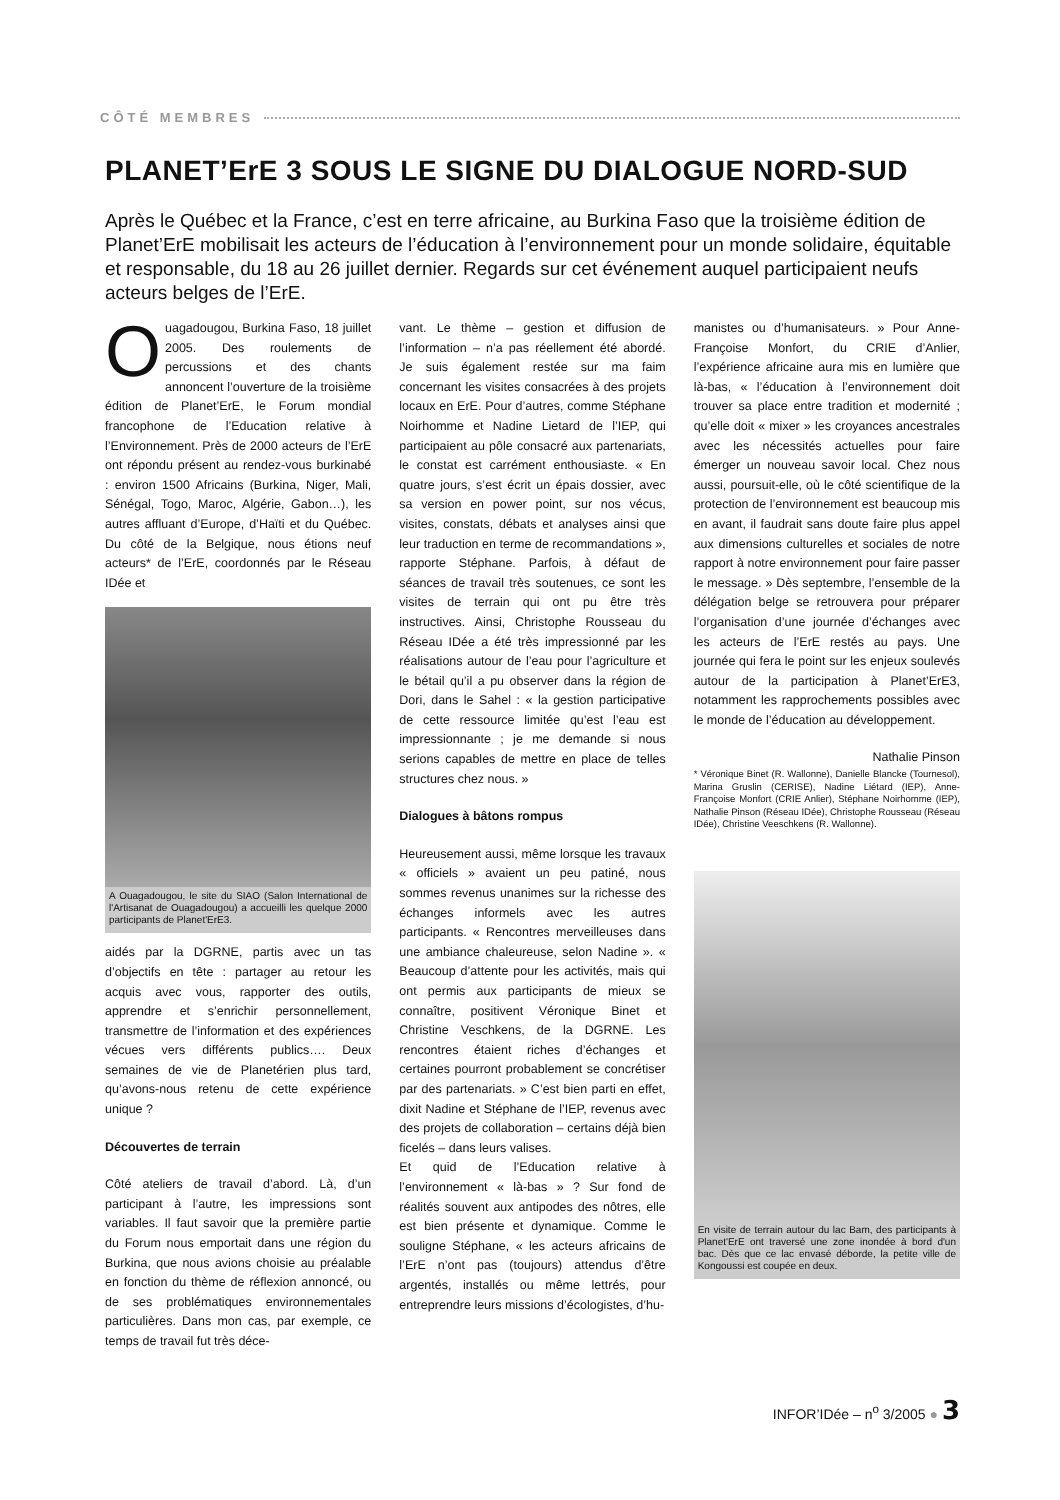CÔTÉ MEMBRES
PLANET’ErE 3 SOUS LE SIGNE DU DIALOGUE NORD-SUD
Après le Québec et la France, c’est en terre africaine, au Burkina Faso que la troisième édition de Planet’ErE mobilisait les acteurs de l’éducation à l’environnement pour un monde solidaire, équitable et responsable, du 18 au 26 juillet dernier. Regards sur cet événement auquel participaient neufs acteurs belges de l’ErE.
Ouagadougou, Burkina Faso, 18 juillet 2005. Des roulements de percussions et des chants annoncent l’ouverture de la troisième édition de Planet’ErE, le Forum mondial francophone de l’Education relative à l’Environnement. Près de 2000 acteurs de l’ErE ont répondu présent au rendez-vous burkinabé : environ 1500 Africains (Burkina, Niger, Mali, Sénégal, Togo, Maroc, Algérie, Gabon…), les autres affluant d’Europe, d’Haïti et du Québec. Du côté de la Belgique, nous étions neuf acteurs* de l’ErE, coordonnés par le Réseau IDée et
A Ouagadougou, le site du SIAO (Salon International de l'Artisanat de Ouagadougou) a accueilli les quelque 2000 participants de Planet'ErE3.
aidés par la DGRNE, partis avec un tas d’objectifs en tête : partager au retour les acquis avec vous, rapporter des outils, apprendre et s’enrichir personnellement, transmettre de l’information et des expériences vécues vers différents publics…. Deux semaines de vie de Planetérien plus tard, qu’avons-nous retenu de cette expérience unique ?
Découvertes de terrain
Côté ateliers de travail d’abord. Là, d’un participant à l’autre, les impressions sont variables. Il faut savoir que la première partie du Forum nous emportait dans une région du Burkina, que nous avions choisie au préalable en fonction du thème de réflexion annoncé, ou de ses problématiques environnementales particulières. Dans mon cas, par exemple, ce temps de travail fut très déce-
vant. Le thème – gestion et diffusion de l’information – n’a pas réellement été abordé. Je suis également restée sur ma faim concernant les visites consacrées à des projets locaux en ErE. Pour d’autres, comme Stéphane Noirhomme et Nadine Lietard de l’IEP, qui participaient au pôle consacré aux partenariats, le constat est carrément enthousiaste. « En quatre jours, s’est écrit un épais dossier, avec sa version en power point, sur nos vécus, visites, constats, débats et analyses ainsi que leur traduction en terme de recommandations », rapporte Stéphane. Parfois, à défaut de séances de travail très soutenues, ce sont les visites de terrain qui ont pu être très instructives. Ainsi, Christophe Rousseau du Réseau IDée a été très impressionné par les réalisations autour de l’eau pour l’agriculture et le bétail qu’il a pu observer dans la région de Dori, dans le Sahel : « la gestion participative de cette ressource limitée qu’est l’eau est impressionnante ; je me demande si nous serions capables de mettre en place de telles structures chez nous. »
Dialogues à bâtons rompus
Heureusement aussi, même lorsque les travaux « officiels » avaient un peu patiné, nous sommes revenus unanimes sur la richesse des échanges informels avec les autres participants. « Rencontres merveilleuses dans une ambiance chaleureuse, selon Nadine ». « Beaucoup d’attente pour les activités, mais qui ont permis aux participants de mieux se connaître, positivent Véronique Binet et Christine Veschkens, de la DGRNE. Les rencontres étaient riches d’échanges et certaines pourront probablement se concrétiser par des partenariats. » C’est bien parti en effet, dixit Nadine et Stéphane de l’IEP, revenus avec des projets de collaboration – certains déjà bien ficelés – dans leurs valises.
Et quid de l’Education relative à l’environnement « là-bas » ? Sur fond de réalités souvent aux antipodes des nôtres, elle est bien présente et dynamique. Comme le souligne Stéphane, « les acteurs africains de l’ErE n’ont pas (toujours) attendus d’être argentés, installés ou même lettrés, pour entreprendre leurs missions d’écologistes, d’hu-
manistes ou d’humanisateurs. » Pour Anne-Françoise Monfort, du CRIE d’Anlier, l’expérience africaine aura mis en lumière que là-bas, « l’éducation à l’environnement doit trouver sa place entre tradition et modernité ; qu’elle doit « mixer » les croyances ancestrales avec les nécessités actuelles pour faire émerger un nouveau savoir local. Chez nous aussi, poursuit-elle, où le côté scientifique de la protection de l’environnement est beaucoup mis en avant, il faudrait sans doute faire plus appel aux dimensions culturelles et sociales de notre rapport à notre environnement pour faire passer le message. » Dès septembre, l’ensemble de la délégation belge se retrouvera pour préparer l’organisation d’une journée d’échanges avec les acteurs de l’ErE restés au pays. Une journée qui fera le point sur les enjeux soulevés autour de la participation à Planet’ErE3, notamment les rapprochements possibles avec le monde de l’éducation au développement.
Nathalie Pinson
* Véronique Binet (R. Wallonne), Danielle Blancke (Tournesol), Marina Gruslin (CERISE), Nadine Liétard (IEP), Anne-Françoise Monfort (CRIE Anlier), Stéphane Noirhomme (IEP), Nathalie Pinson (Réseau IDée), Christophe Rousseau (Réseau IDée), Christine Veeschkens (R. Wallonne).
En visite de terrain autour du lac Bam, des participants à Planet'ErE ont traversé une zone inondée à bord d'un bac. Dès que ce lac envasé déborde, la petite ville de Kongoussi est coupée en deux.
INFOR’IDée – n<sup>o</sup> 3/2005 ● 3